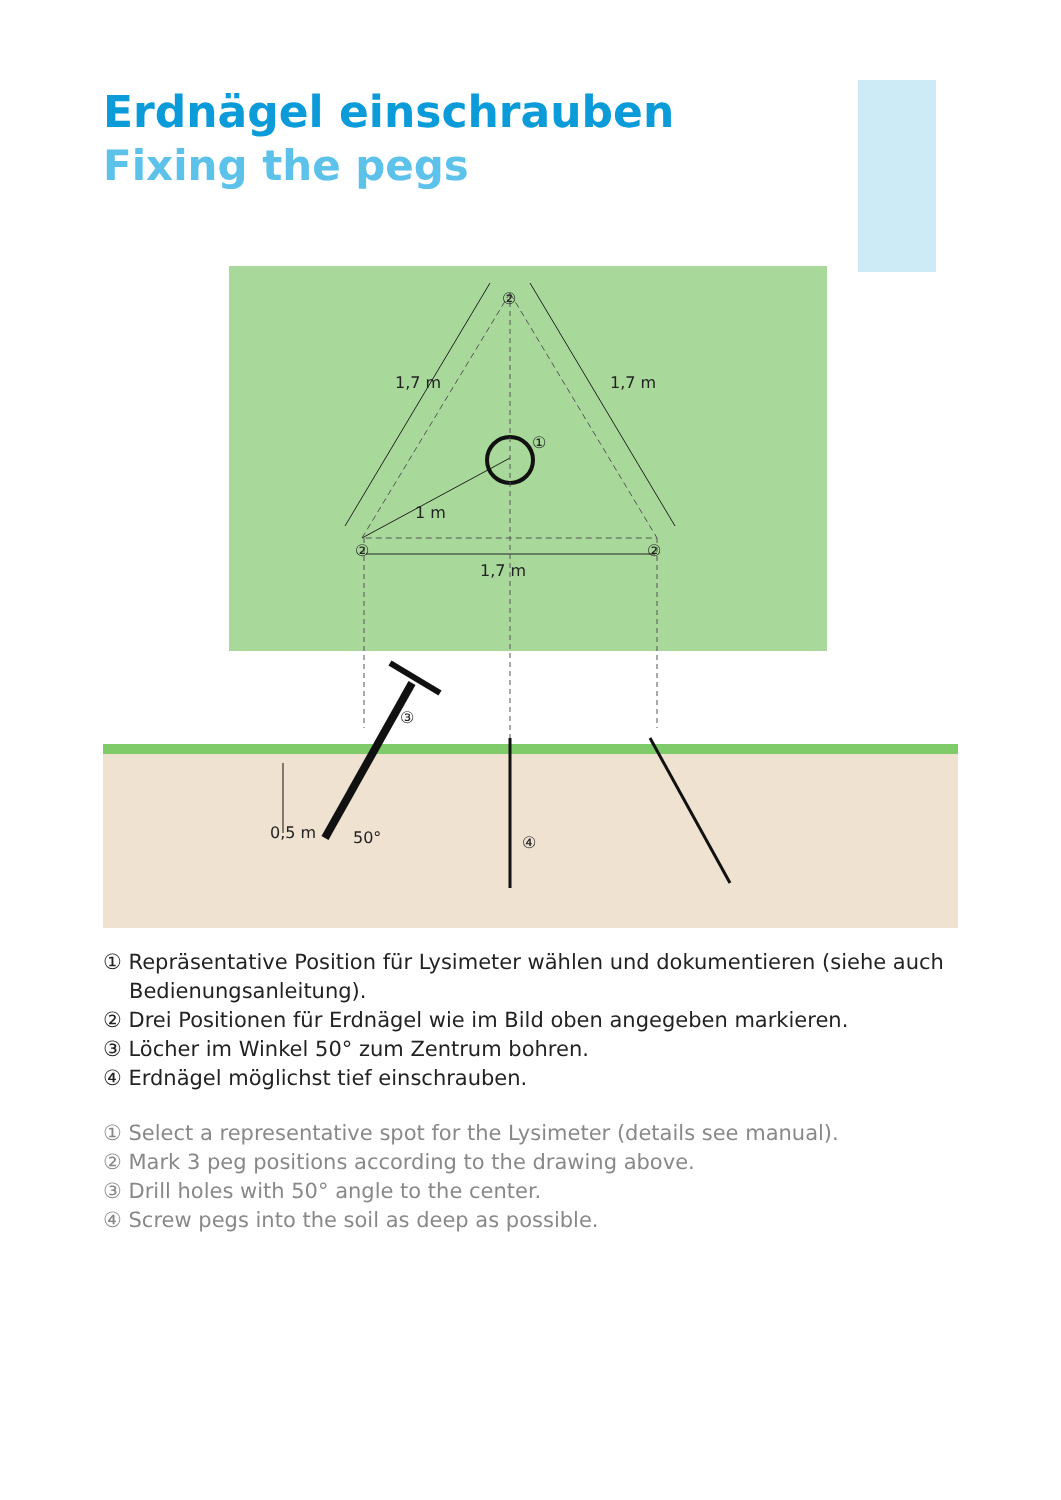Erdnägel einschrauben
Fixing the pegs
②
②
②
①
③
④
1,7 m
1 m
1,7 m
1,7 m
50°
0,5 m
① Repräsentative Position für Lysimeter wählen und dokumentieren (siehe auch Bedienungsanleitung).
② Drei Positionen für Erdnägel wie im Bild oben angegeben markieren.
③ Löcher im Winkel 50° zum Zentrum bohren.
④ Erdnägel möglichst tief einschrauben.
① Select a representative spot for the Lysimeter (details see manual).
② Mark 3 peg positions according to the drawing above.
③ Drill holes with 50° angle to the center.
④ Screw pegs into the soil as deep as possible.